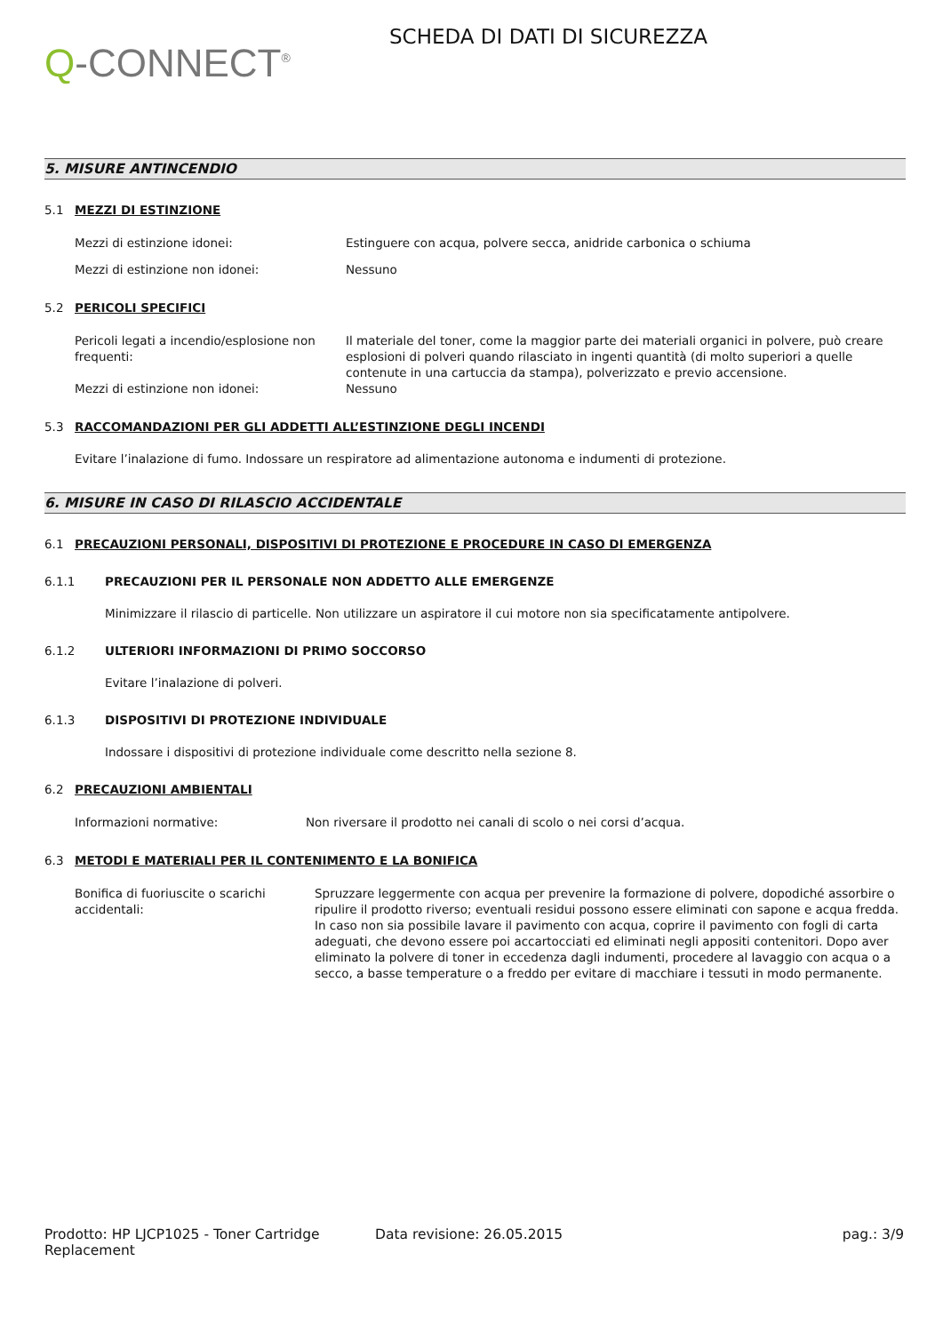Q-CONNECT<sup>®</sup>
SCHEDA DI DATI DI SICUREZZA
5. MISURE ANTINCENDIO
5.1 MEZZI DI ESTINZIONE
Mezzi di estinzione idonei: Estinguere con acqua, polvere secca, anidride carbonica o schiuma
Mezzi di estinzione non idonei: Nessuno
5.2 PERICOLI SPECIFICI
Pericoli legati a incendio/esplosione non frequenti:
Il materiale del toner, come la maggior parte dei materiali organici in polvere, può creare esplosioni di polveri quando rilasciato in ingenti quantità (di molto superiori a quelle contenute in una cartuccia da stampa), polverizzato e previo accensione.
Mezzi di estinzione non idonei: Nessuno
5.3 RACCOMANDAZIONI PER GLI ADDETTI ALL’ESTINZIONE DEGLI INCENDI
Evitare l’inalazione di fumo. Indossare un respiratore ad alimentazione autonoma e indumenti di protezione.
6. MISURE IN CASO DI RILASCIO ACCIDENTALE
6.1 PRECAUZIONI PERSONALI, DISPOSITIVI DI PROTEZIONE E PROCEDURE IN CASO DI EMERGENZA
6.1.1 PRECAUZIONI PER IL PERSONALE NON ADDETTO ALLE EMERGENZE
Minimizzare il rilascio di particelle. Non utilizzare un aspiratore il cui motore non sia specificatamente antipolvere.
6.1.2 ULTERIORI INFORMAZIONI DI PRIMO SOCCORSO
Evitare l’inalazione di polveri.
6.1.3 DISPOSITIVI DI PROTEZIONE INDIVIDUALE
Indossare i dispositivi di protezione individuale come descritto nella sezione 8.
6.2 PRECAUZIONI AMBIENTALI
Informazioni normative: Non riversare il prodotto nei canali di scolo o nei corsi d’acqua.
6.3 METODI E MATERIALI PER IL CONTENIMENTO E LA BONIFICA
Bonifica di fuoriuscite o scarichi accidentali:
Spruzzare leggermente con acqua per prevenire la formazione di polvere, dopodiché assorbire o ripulire il prodotto riverso; eventuali residui possono essere eliminati con sapone e acqua fredda. In caso non sia possibile lavare il pavimento con acqua, coprire il pavimento con fogli di carta adeguati, che devono essere poi accartocciati ed eliminati negli appositi contenitori. Dopo aver eliminato la polvere di toner in eccedenza dagli indumenti, procedere al lavaggio con acqua o a secco, a basse temperature o a freddo per evitare di macchiare i tessuti in modo permanente.
Prodotto: HP LJCP1025 - Toner Cartridge Replacement
Data revisione: 26.05.2015 pag.: 3/9